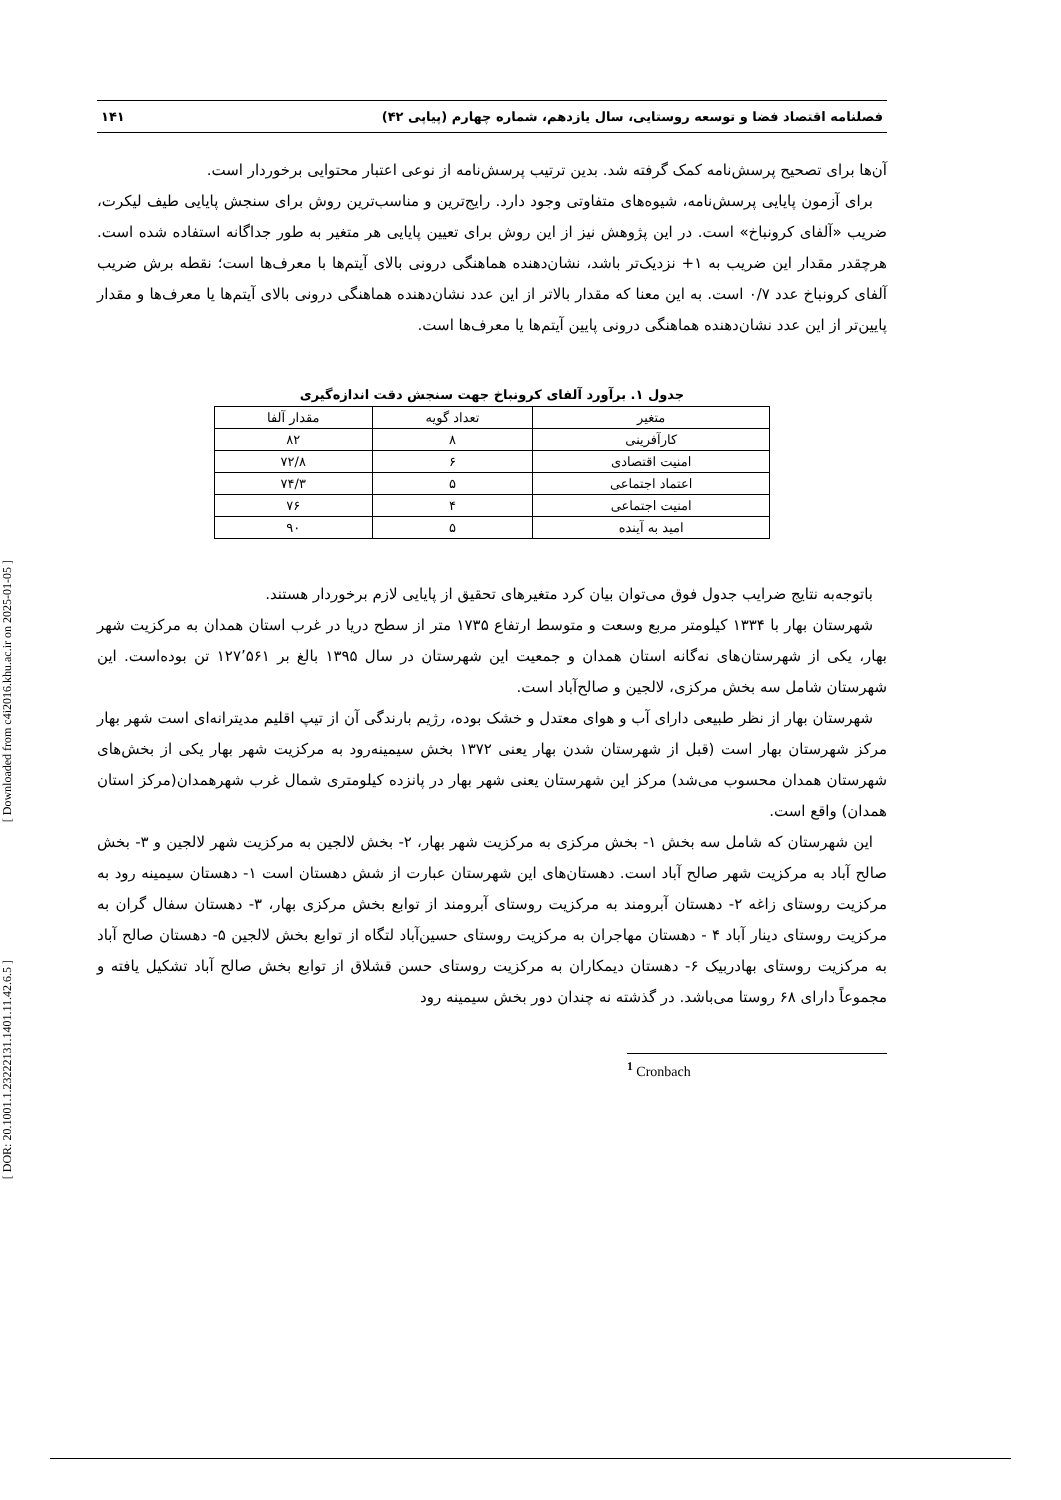[ Downloaded from c4i2016.khu.ac.ir on 2025-01-05 ]
[ DOR: 20.1001.1.23222131.1401.11.42.6.5 ]
فصلنامه اقتصاد فضا و توسعه روستایی، سال یازدهم، شماره چهارم (پیاپی ۴۲) ۱۴۱
آن‌ها برای تصحیح پرسش‌نامه کمک گرفته شد. بدین ترتیب پرسش‌نامه از نوعی اعتبار محتوایی برخوردار است.
برای آزمون پایایی پرسش‌نامه، شیوه‌های متفاوتی وجود دارد. رایج‌ترین و مناسب‌ترین روش برای سنجش پایایی طیف لیکرت، ضریب «آلفای کرونباخ» است. در این پژوهش نیز از این روش برای تعیین پایایی هر متغیر به طور جداگانه استفاده شده است. هرچقدر مقدار این ضریب به ۱+ نزدیک‌تر باشد، نشان‌دهنده هماهنگی درونی بالای آیتم‌ها با معرف‌ها است؛ نقطه برش ضریب آلفای کرونباخ عدد ۰/۷ است. به این معنا که مقدار بالاتر از این عدد نشان‌دهنده هماهنگی درونی بالای آیتم‌ها یا معرف‌ها و مقدار پایین‌تر از این عدد نشان‌دهنده هماهنگی درونی پایین آیتم‌ها یا معرف‌ها است.
جدول ۱. برآورد آلفای کرونباخ جهت سنجش دقت اندازه‌گیری
| متغیر | تعداد گویه | مقدار آلفا |
| --- | --- | --- |
| کارآفرینی | ۸ | ۸۲ |
| امنیت اقتصادی | ۶ | ۷۲/۸ |
| اعتماد اجتماعی | ۵ | ۷۴/۳ |
| امنیت اجتماعی | ۴ | ۷۶ |
| امید به آینده | ۵ | ۹۰ |
باتوجه‌به نتایج ضرایب جدول فوق می‌توان بیان کرد متغیرهای تحقیق از پایایی لازم برخوردار هستند.
شهرستان بهار با ۱۳۳۴ کیلومتر مربع وسعت و متوسط ارتفاع ۱۷۳۵ متر از سطح دریا در غرب استان همدان به مرکزیت شهر بهار، یکی از شهرستان‌های نه‌گانه استان همدان و جمعیت این شهرستان در سال ۱۳۹۵ بالغ بر ۱۲۷٬۵۶۱ تن بوده‌است. این شهرستان شامل سه بخش مرکزی، لالجین و صالح‌آباد است.
شهرستان بهار از نظر طبیعی دارای آب و هوای معتدل و خشک بوده، رژیم بارندگی آن از تیپ اقلیم مدیترانه‌ای است شهر بهار مرکز شهرستان بهار است (قبل از شهرستان شدن بهار یعنی ۱۳۷۲ بخش سیمینه‌رود به مرکزیت شهر بهار یکی از بخش‌های شهرستان همدان محسوب می‌شد) مرکز این شهرستان یعنی شهر بهار در پانزده کیلومتری شمال غرب شهرهمدان(مرکز استان همدان) واقع است.
این شهرستان که شامل سه بخش ۱- بخش مرکزی به مرکزیت شهر بهار، ۲- بخش لالجین به مرکزیت شهر لالجین و ۳- بخش صالح آباد به مرکزیت شهر صالح آباد است. دهستان‌های این شهرستان عبارت از شش دهستان است ۱- دهستان سیمینه رود به مرکزیت روستای زاغه ۲- دهستان آبرومند به مرکزیت روستای آبرومند از توابع بخش مرکزی بهار، ۳- دهستان سفال گران به مرکزیت روستای دینار آباد ۴ - دهستان مهاجران به مرکزیت روستای حسین‌آباد لتگاه از توابع بخش لالجین ۵- دهستان صالح آباد به مرکزیت روستای بهادربیک ۶- دهستان دیمکاران به مرکزیت روستای حسن قشلاق از توابع بخش صالح آباد تشکیل یافته و مجموعاً دارای ۶۸ روستا می‌باشد. در گذشته نه چندان دور بخش سیمینه رود
<sup>1</sup> Cronbach